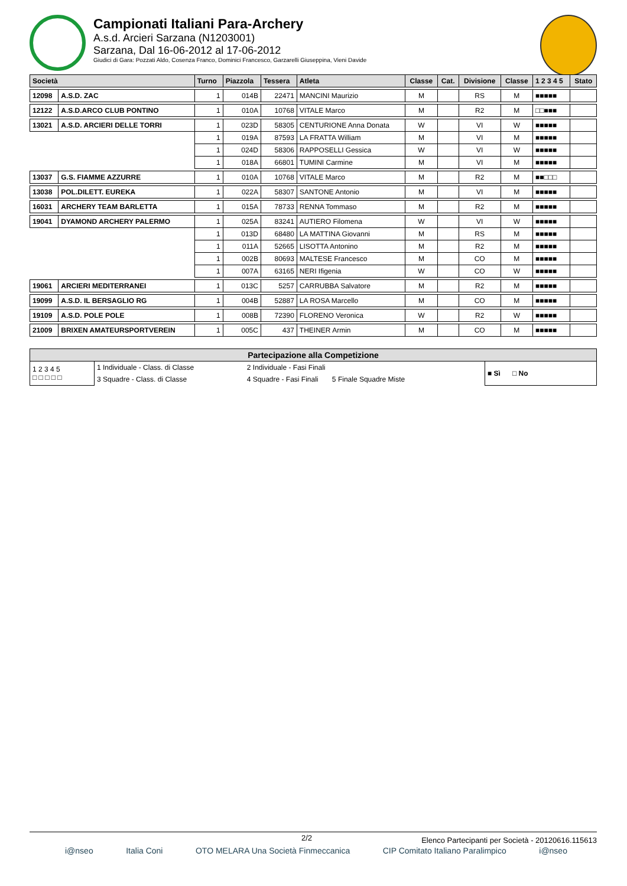Campionati Italiani Para-Archery
A.s.d. Arcieri Sarzana (N1203001)
Sarzana, Dal 16-06-2012 al 17-06-2012
Giudici di Gara: Pozzati Aldo, Cosenza Franco, Dominici Francesco, Garzarelli Giuseppina, Vieni Davide
| Società | | Turno | Piazzola | Tessera | Atleta | Classe | Cat. | Divisione | Classe | 1 2 3 4 5 | Stato |
| --- | --- | --- | --- | --- | --- | --- | --- | --- | --- | --- | --- |
| 12098 | A.S.D. ZAC | 1 | 014B | 22471 | MANCINI Maurizio | M | | RS | M | ■■■■■ | |
| 12122 | A.S.D.ARCO CLUB PONTINO | 1 | 010A | 10768 | VITALE Marco | M | | R2 | M | □□■■■ | |
| 13021 | A.S.D. ARCIERI DELLE TORRI | 1 | 023D | 58305 | CENTURIONE Anna Donata | W | | VI | W | ■■■■■ | |
| | | 1 | 019A | 87593 | LA FRATTA William | M | | VI | M | ■■■■■ | |
| | | 1 | 024D | 58306 | RAPPOSELLI Gessica | W | | VI | W | ■■■■■ | |
| | | 1 | 018A | 66801 | TUMINI Carmine | M | | VI | M | ■■■■■ | |
| 13037 | G.S. FIAMME AZZURRE | 1 | 010A | 10768 | VITALE Marco | M | | R2 | M | ■■□□□ | |
| 13038 | POL.DILETT. EUREKA | 1 | 022A | 58307 | SANTONE Antonio | M | | VI | M | ■■■■■ | |
| 16031 | ARCHERY TEAM BARLETTA | 1 | 015A | 78733 | RENNA Tommaso | M | | R2 | M | ■■■■■ | |
| 19041 | DYAMOND ARCHERY PALERMO | 1 | 025A | 83241 | AUTIERO Filomena | W | | VI | W | ■■■■■ | |
| | | 1 | 013D | 68480 | LA MATTINA Giovanni | M | | RS | M | ■■■■■ | |
| | | 1 | 011A | 52665 | LISOTTA Antonino | M | | R2 | M | ■■■■■ | |
| | | 1 | 002B | 80693 | MALTESE Francesco | M | | CO | M | ■■■■■ | |
| | | 1 | 007A | 63165 | NERI Ifigenia | W | | CO | W | ■■■■■ | |
| 19061 | ARCIERI MEDITERRANEI | 1 | 013C | 5257 | CARRUBBA Salvatore | M | | R2 | M | ■■■■■ | |
| 19099 | A.S.D. IL BERSAGLIO RG | 1 | 004B | 52887 | LA ROSA Marcello | M | | CO | M | ■■■■■ | |
| 19109 | A.S.D. POLE POLE | 1 | 008B | 72390 | FLORENO Veronica | W | | R2 | W | ■■■■■ | |
| 21009 | BRIXEN AMATEURSPORTVEREIN | 1 | 005C | 437 | THEINER Armin | M | | CO | M | ■■■■■ | |
| Partecipazione alla Competizione | | | |
| --- | --- | --- | --- |
| 1 2 3 4 5 □ □ □ □ □ | 1 Individuale - Class. di Classe | 2 Individuale - Fasi Finali | ■ Sì □ No |
| | 3 Squadre - Class. di Classe | 4 Squadre - Fasi Finali 5 Finale Squadre Miste | |
2/2 Elenco Partecipanti per Società - 20120616.115613
i@nseo Italia Coni OTO MELARA Una Società Finmeccanica CIP Comitato Italiano Paralimpico i@nseo